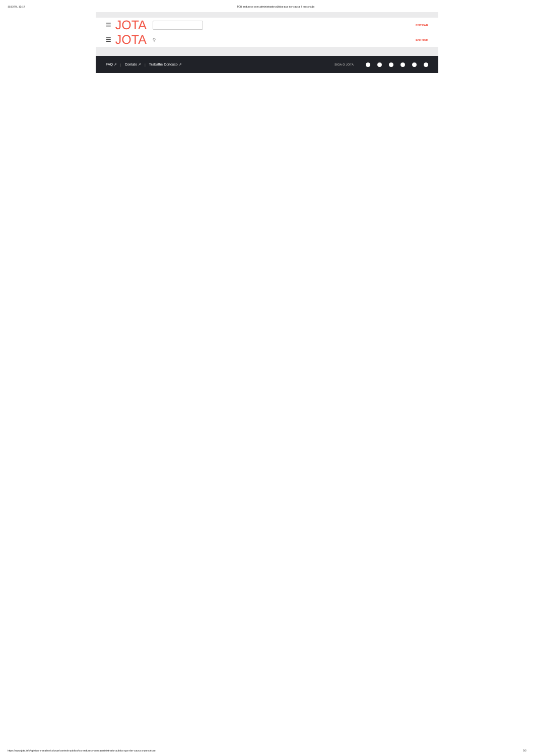11/12/24, 13:12 TCU endurece com administrador público que der causa à prescrição
☰ JOTA
ENTRAR
☰ JOTA ⚲ ENTRAR
FAQ ↗ | Contato ↗ | Trabalhe Conosco ↗ SIGA O JOTA
https://www.jota.info/opiniao-e-analise/colunas/controle-publico/tcu-endurece-com-administrador-publico-que-der-causa-a-prescricao 2/2